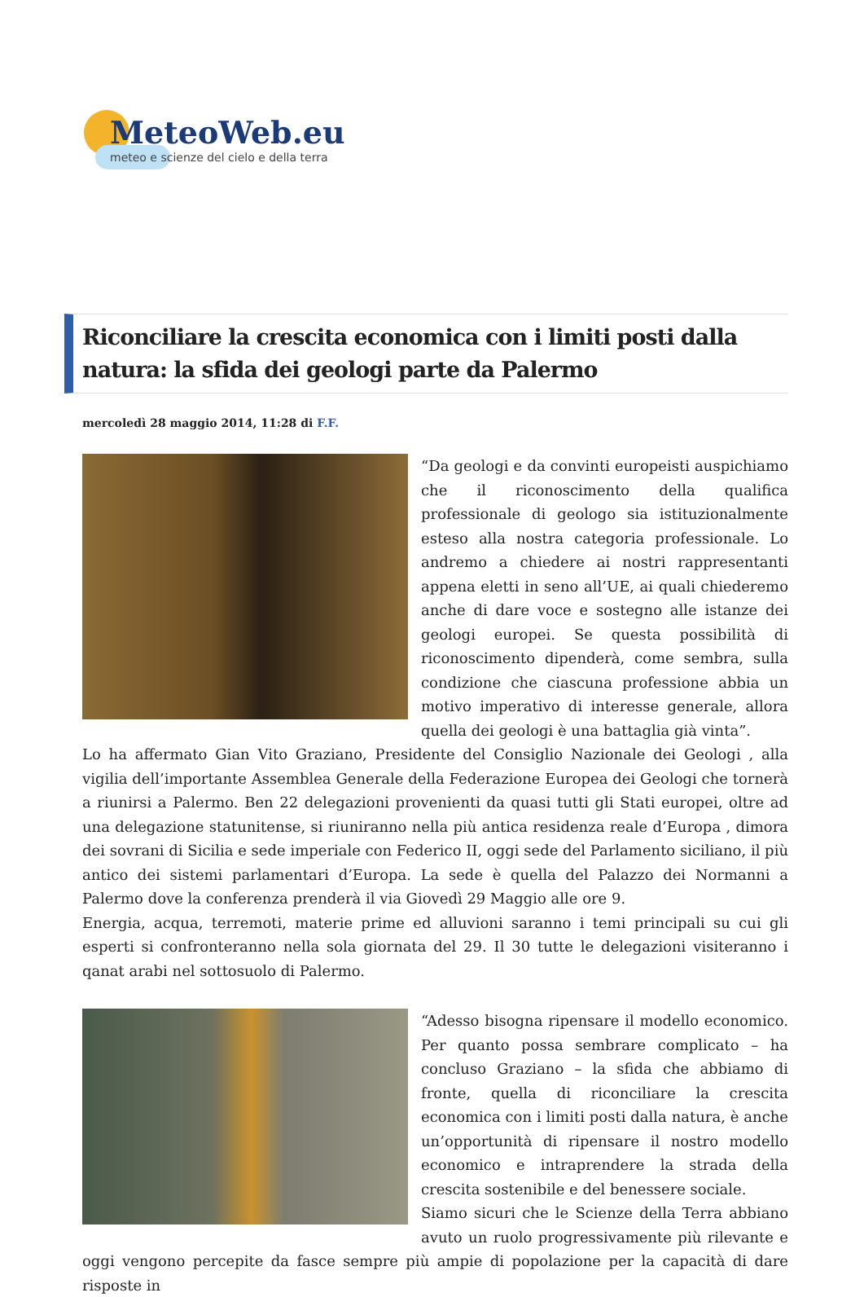MeteoWeb.eu
meteo e scienze del cielo e della terra
Riconciliare la crescita economica con i limiti posti dalla natura: la sfida dei geologi parte da Palermo
mercoledì 28 maggio 2014, 11:28 di F.F.
“Da geologi e da convinti europeisti auspichiamo che il riconoscimento della qualifica professionale di geologo sia istituzionalmente esteso alla nostra categoria professionale. Lo andremo a chiedere ai nostri rappresentanti appena eletti in seno all’UE, ai quali chiederemo anche di dare voce e sostegno alle istanze dei geologi europei. Se questa possibilità di riconoscimento dipenderà, come sembra, sulla condizione che ciascuna professione abbia un motivo imperativo di interesse generale, allora quella dei geologi è una battaglia già vinta”.
Lo ha affermato Gian Vito Graziano, Presidente del Consiglio Nazionale dei Geologi , alla vigilia dell’importante Assemblea Generale della Federazione Europea dei Geologi che tornerà a riunirsi a Palermo. Ben 22 delegazioni provenienti da quasi tutti gli Stati europei, oltre ad una delegazione statunitense, si riuniranno nella più antica residenza reale d’Europa , dimora dei sovrani di Sicilia e sede imperiale con Federico II, oggi sede del Parlamento siciliano, il più antico dei sistemi parlamentari d’Europa. La sede è quella del Palazzo dei Normanni a Palermo dove la conferenza prenderà il via Giovedì 29 Maggio alle ore 9.
Energia, acqua, terremoti, materie prime ed alluvioni saranno i temi principali su cui gli esperti si confronteranno nella sola giornata del 29. Il 30 tutte le delegazioni visiteranno i qanat arabi nel sottosuolo di Palermo.
“Adesso bisogna ripensare il modello economico. Per quanto possa sembrare complicato – ha concluso Graziano – la sfida che abbiamo di fronte, quella di riconciliare la crescita economica con i limiti posti dalla natura, è anche un’opportunità di ripensare il nostro modello economico e intraprendere la strada della crescita sostenibile e del benessere sociale.
Siamo sicuri che le Scienze della Terra abbiano avuto un ruolo progressivamente più rilevante e oggi vengono percepite da fasce sempre più ampie di popolazione per la capacità di dare risposte in